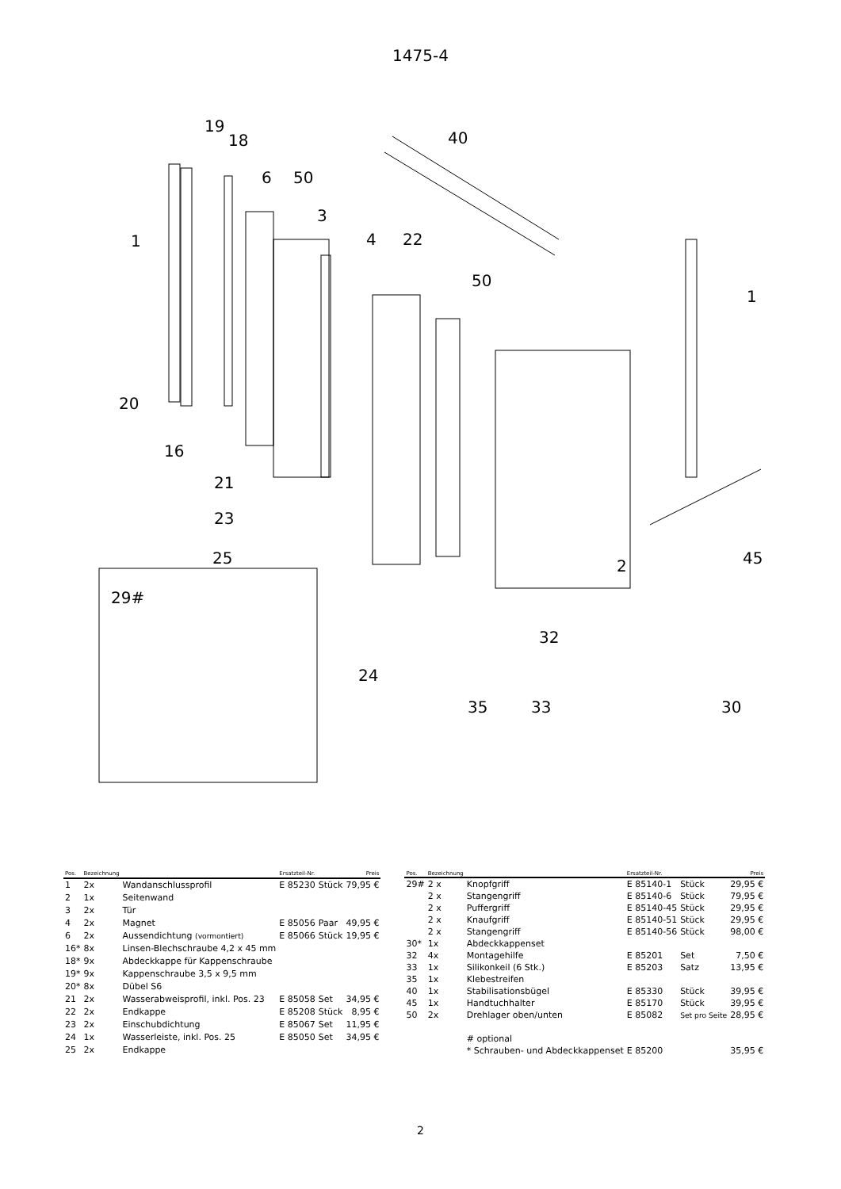1475-4
19
18 40
6 50
3
1 4 22
50
1
20
16
21
23
25 2 45
29#
32
24
35 33 30
| Pos. | Bezeichnung | | Ersatzteil-Nr. | | Preis |
| --- | --- | --- | --- | --- | --- |
| 1 | 2x | Wandanschlussprofil | E 85230 | Stück | 79,95 € |
| 2 | 1x | Seitenwand | | | |
| 3 | 2x | Tür | | | |
| 4 | 2x | Magnet | E 85056 | Paar | 49,95 € |
| 6 | 2x | Aussendichtung (vormontiert) | E 85066 | Stück | 19,95 € |
| 16* | 8x | Linsen-Blechschraube 4,2 x 45 mm | | | |
| 18* | 9x | Abdeckkappe für Kappenschraube | | | |
| 19* | 9x | Kappenschraube 3,5 x 9,5 mm | | | |
| 20* | 8x | Dübel S6 | | | |
| 21 | 2x | Wasserabweisprofil, inkl. Pos. 23 | E 85058 | Set | 34,95 € |
| 22 | 2x | Endkappe | E 85208 | Stück | 8,95 € |
| 23 | 2x | Einschubdichtung | E 85067 | Set | 11,95 € |
| 24 | 1x | Wasserleiste, inkl. Pos. 25 | E 85050 | Set | 34,95 € |
| 25 | 2x | Endkappe | | | |
| Pos. | Bezeichnung | | Ersatzteil-Nr. | | Preis |
| --- | --- | --- | --- | --- | --- |
| 29# | 2 x | Knopfgriff | E 85140-1 | Stück | 29,95 € |
| | 2 x | Stangengriff | E 85140-6 | Stück | 79,95 € |
| | 2 x | Puffergriff | E 85140-45 | Stück | 29,95 € |
| | 2 x | Knaufgriff | E 85140-51 | Stück | 29,95 € |
| | 2 x | Stangengriff | E 85140-56 | Stück | 98,00 € |
| 30* | 1x | Abdeckkappenset | | | |
| 32 | 4x | Montagehilfe | E 85201 | Set | 7,50 € |
| 33 | 1x | Silikonkeil (6 Stk.) | E 85203 | Satz | 13,95 € |
| 35 | 1x | Klebestreifen | | | |
| 40 | 1x | Stabilisationsbügel | E 85330 | Stück | 39,95 € |
| 45 | 1x | Handtuchhalter | E 85170 | Stück | 39,95 € |
| 50 | 2x | Drehlager oben/unten | E 85082 | Set pro Seite | 28,95 € |
| | | # optional | | | |
| | | * Schrauben- und Abdeckkappenset | E 85200 | | 35,95 € |
2